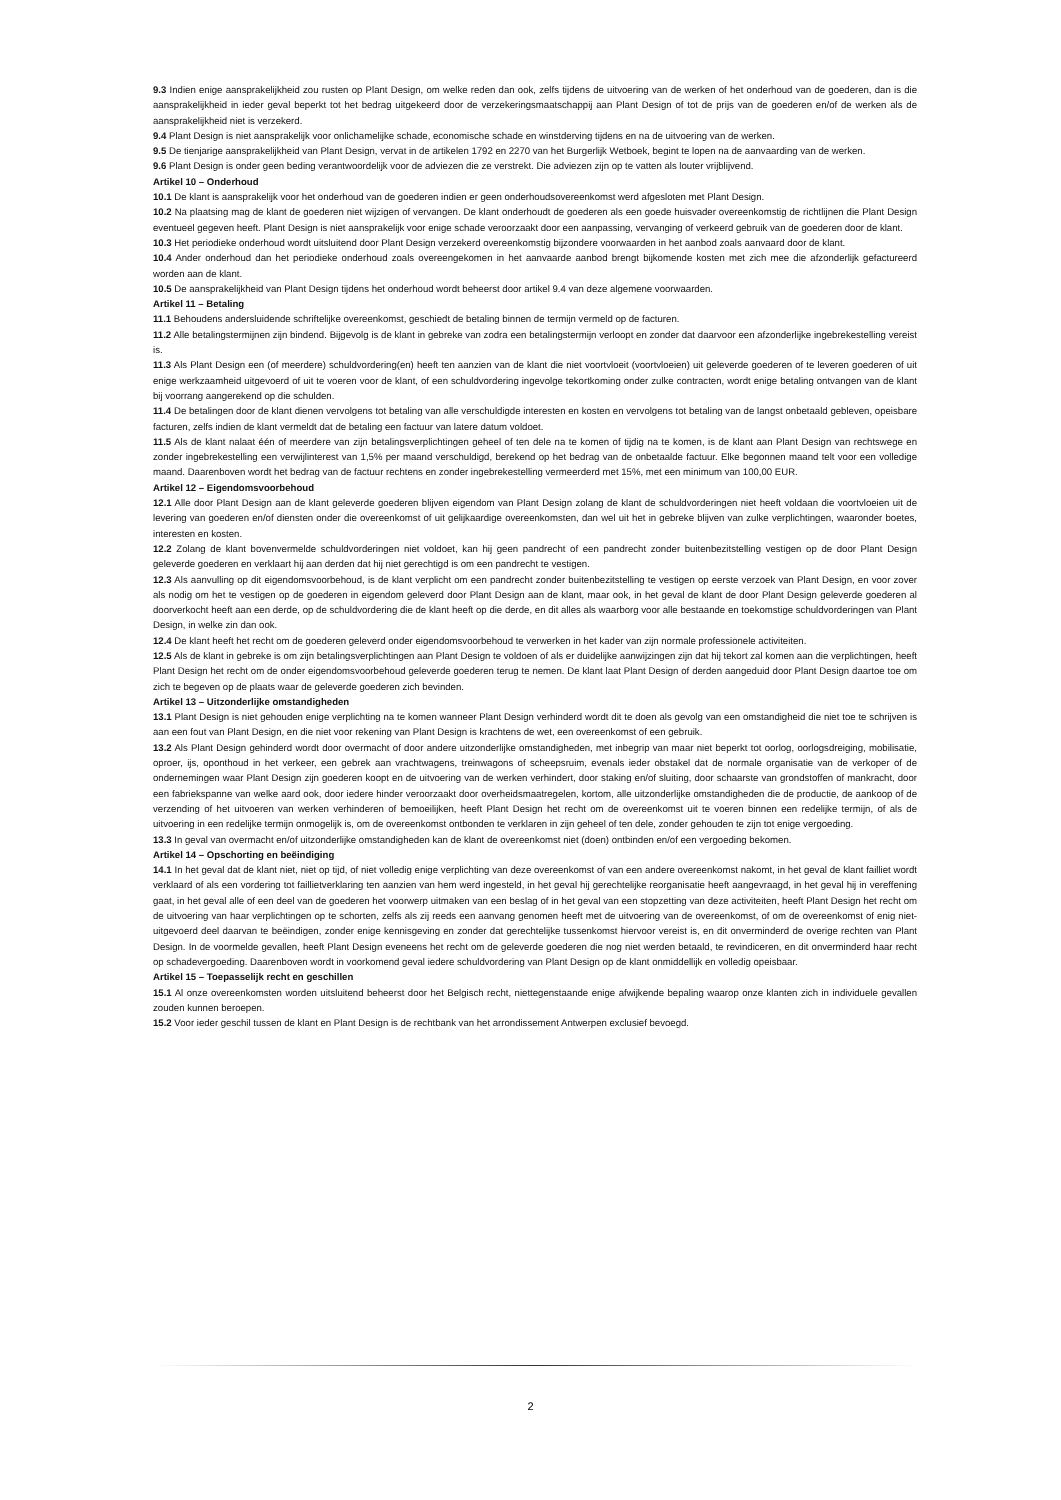9.3 Indien enige aansprakelijkheid zou rusten op Plant Design, om welke reden dan ook, zelfs tijdens de uitvoering van de werken of het onderhoud van de goederen, dan is die aansprakelijkheid in ieder geval beperkt tot het bedrag uitgekeerd door de verzekeringsmaatschappij aan Plant Design of tot de prijs van de goederen en/of de werken als de aansprakelijkheid niet is verzekerd.
9.4 Plant Design is niet aansprakelijk voor onlichamelijke schade, economische schade en winstderving tijdens en na de uitvoering van de werken.
9.5 De tienjarige aansprakelijkheid van Plant Design, vervat in de artikelen 1792 en 2270 van het Burgerlijk Wetboek, begint te lopen na de aanvaarding van de werken.
9.6 Plant Design is onder geen beding verantwoordelijk voor de adviezen die ze verstrekt. Die adviezen zijn op te vatten als louter vrijblijvend.
Artikel 10 – Onderhoud
10.1 De klant is aansprakelijk voor het onderhoud van de goederen indien er geen onderhoudsovereenkomst werd afgesloten met Plant Design.
10.2 Na plaatsing mag de klant de goederen niet wijzigen of vervangen. De klant onderhoudt de goederen als een goede huisvader overeenkomstig de richtlijnen die Plant Design eventueel gegeven heeft. Plant Design is niet aansprakelijk voor enige schade veroorzaakt door een aanpassing, vervanging of verkeerd gebruik van de goederen door de klant.
10.3 Het periodieke onderhoud wordt uitsluitend door Plant Design verzekerd overeenkomstig bijzondere voorwaarden in het aanbod zoals aanvaard door de klant.
10.4 Ander onderhoud dan het periodieke onderhoud zoals overeengekomen in het aanvaarde aanbod brengt bijkomende kosten met zich mee die afzonderlijk gefactureerd worden aan de klant.
10.5 De aansprakelijkheid van Plant Design tijdens het onderhoud wordt beheerst door artikel 9.4 van deze algemene voorwaarden.
Artikel 11 – Betaling
11.1 Behoudens andersluidende schriftelijke overeenkomst, geschiedt de betaling binnen de termijn vermeld op de facturen.
11.2 Alle betalingstermijnen zijn bindend. Bijgevolg is de klant in gebreke van zodra een betalingstermijn verloopt en zonder dat daarvoor een afzonderlijke ingebrekestelling vereist is.
11.3 Als Plant Design een (of meerdere) schuldvordering(en) heeft ten aanzien van de klant die niet voortvloeit (voortvloeien) uit geleverde goederen of te leveren goederen of uit enige werkzaamheid uitgevoerd of uit te voeren voor de klant, of een schuldvordering ingevolge tekortkoming onder zulke contracten, wordt enige betaling ontvangen van de klant bij voorrang aangerekend op die schulden.
11.4 De betalingen door de klant dienen vervolgens tot betaling van alle verschuldigde interesten en kosten en vervolgens tot betaling van de langst onbetaald gebleven, opeisbare facturen, zelfs indien de klant vermeldt dat de betaling een factuur van latere datum voldoet.
11.5 Als de klant nalaat één of meerdere van zijn betalingsverplichtingen geheel of ten dele na te komen of tijdig na te komen, is de klant aan Plant Design van rechtswege en zonder ingebrekestelling een verwijlinterest van 1,5% per maand verschuldigd, berekend op het bedrag van de onbetaalde factuur. Elke begonnen maand telt voor een volledige maand. Daarenboven wordt het bedrag van de factuur rechtens en zonder ingebrekestelling vermeerderd met 15%, met een minimum van 100,00 EUR.
Artikel 12 – Eigendomsvoorbehoud
12.1 Alle door Plant Design aan de klant geleverde goederen blijven eigendom van Plant Design zolang de klant de schuldvorderingen niet heeft voldaan die voortvloeien uit de levering van goederen en/of diensten onder die overeenkomst of uit gelijkaardige overeenkomsten, dan wel uit het in gebreke blijven van zulke verplichtingen, waaronder boetes, interesten en kosten.
12.2 Zolang de klant bovenvermelde schuldvorderingen niet voldoet, kan hij geen pandrecht of een pandrecht zonder buitenbezitstelling vestigen op de door Plant Design geleverde goederen en verklaart hij aan derden dat hij niet gerechtigd is om een pandrecht te vestigen.
12.3 Als aanvulling op dit eigendomsvoorbehoud, is de klant verplicht om een pandrecht zonder buitenbezitstelling te vestigen op eerste verzoek van Plant Design, en voor zover als nodig om het te vestigen op de goederen in eigendom geleverd door Plant Design aan de klant, maar ook, in het geval de klant de door Plant Design geleverde goederen al doorverkocht heeft aan een derde, op de schuldvordering die de klant heeft op die derde, en dit alles als waarborg voor alle bestaande en toekomstige schuldvorderingen van Plant Design, in welke zin dan ook.
12.4 De klant heeft het recht om de goederen geleverd onder eigendomsvoorbehoud te verwerken in het kader van zijn normale professionele activiteiten.
12.5 Als de klant in gebreke is om zijn betalingsverplichtingen aan Plant Design te voldoen of als er duidelijke aanwijzingen zijn dat hij tekort zal komen aan die verplichtingen, heeft Plant Design het recht om de onder eigendomsvoorbehoud geleverde goederen terug te nemen. De klant laat Plant Design of derden aangeduid door Plant Design daartoe toe om zich te begeven op de plaats waar de geleverde goederen zich bevinden.
Artikel 13 – Uitzonderlijke omstandigheden
13.1 Plant Design is niet gehouden enige verplichting na te komen wanneer Plant Design verhinderd wordt dit te doen als gevolg van een omstandigheid die niet toe te schrijven is aan een fout van Plant Design, en die niet voor rekening van Plant Design is krachtens de wet, een overeenkomst of een gebruik.
13.2 Als Plant Design gehinderd wordt door overmacht of door andere uitzonderlijke omstandigheden, met inbegrip van maar niet beperkt tot oorlog, oorlogsdreiging, mobilisatie, oproer, ijs, oponthoud in het verkeer, een gebrek aan vrachtwagens, treinwagons of scheepsruim, evenals ieder obstakel dat de normale organisatie van de verkoper of de ondernemingen waar Plant Design zijn goederen koopt en de uitvoering van de werken verhindert, door staking en/of sluiting, door schaarste van grondstoffen of mankracht, door een fabriekspanne van welke aard ook, door iedere hinder veroorzaakt door overheidsmaatregelen, kortom, alle uitzonderlijke omstandigheden die de productie, de aankoop of de verzending of het uitvoeren van werken verhinderen of bemoeilijken, heeft Plant Design het recht om de overeenkomst uit te voeren binnen een redelijke termijn, of als de uitvoering in een redelijke termijn onmogelijk is, om de overeenkomst ontbonden te verklaren in zijn geheel of ten dele, zonder gehouden te zijn tot enige vergoeding.
13.3 In geval van overmacht en/of uitzonderlijke omstandigheden kan de klant de overeenkomst niet (doen) ontbinden en/of een vergoeding bekomen.
Artikel 14 – Opschorting en beëindiging
14.1 In het geval dat de klant niet, niet op tijd, of niet volledig enige verplichting van deze overeenkomst of van een andere overeenkomst nakomt, in het geval de klant failliet wordt verklaard of als een vordering tot faillietverklaring ten aanzien van hem werd ingesteld, in het geval hij gerechtelijke reorganisatie heeft aangevraagd, in het geval hij in vereffening gaat, in het geval alle of een deel van de goederen het voorwerp uitmaken van een beslag of in het geval van een stopzetting van deze activiteiten, heeft Plant Design het recht om de uitvoering van haar verplichtingen op te schorten, zelfs als zij reeds een aanvang genomen heeft met de uitvoering van de overeenkomst, of om de overeenkomst of enig niet-uitgevoerd deel daarvan te beëindigen, zonder enige kennisgeving en zonder dat gerechtelijke tussenkomst hiervoor vereist is, en dit onverminderd de overige rechten van Plant Design. In de voormelde gevallen, heeft Plant Design eveneens het recht om de geleverde goederen die nog niet werden betaald, te revindiceren, en dit onverminderd haar recht op schadevergoeding. Daarenboven wordt in voorkomend geval iedere schuldvordering van Plant Design op de klant onmiddellijk en volledig opeisbaar.
Artikel 15 – Toepasselijk recht en geschillen
15.1 Al onze overeenkomsten worden uitsluitend beheerst door het Belgisch recht, niettegenstaande enige afwijkende bepaling waarop onze klanten zich in individuele gevallen zouden kunnen beroepen.
15.2 Voor ieder geschil tussen de klant en Plant Design is de rechtbank van het arrondissement Antwerpen exclusief bevoegd.
2